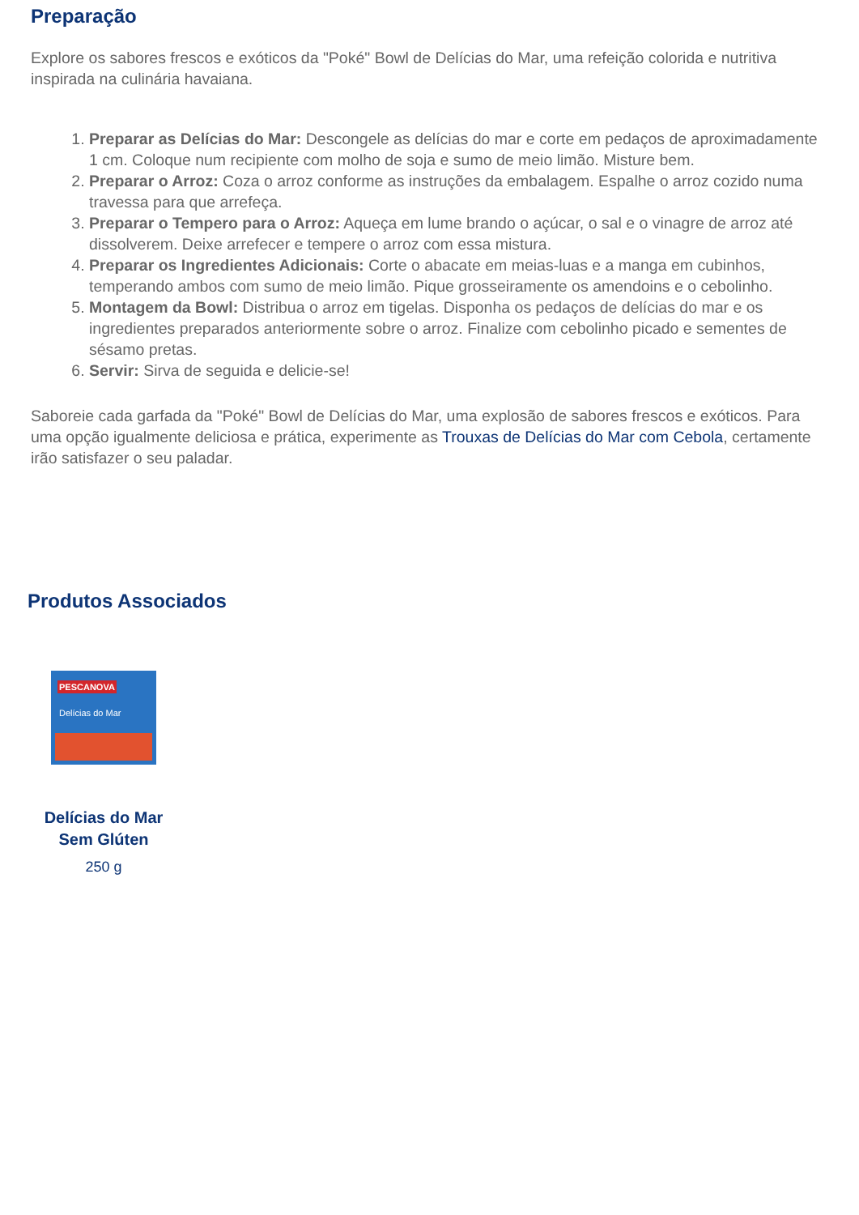Preparação
Explore os sabores frescos e exóticos da "Poké" Bowl de Delícias do Mar, uma refeição colorida e nutritiva inspirada na culinária havaiana.
1. Preparar as Delícias do Mar: Descongele as delícias do mar e corte em pedaços de aproximadamente 1 cm. Coloque num recipiente com molho de soja e sumo de meio limão. Misture bem.
2. Preparar o Arroz: Coza o arroz conforme as instruções da embalagem. Espalhe o arroz cozido numa travessa para que arrefeça.
3. Preparar o Tempero para o Arroz: Aqueça em lume brando o açúcar, o sal e o vinagre de arroz até dissolverem. Deixe arrefecer e tempere o arroz com essa mistura.
4. Preparar os Ingredientes Adicionais: Corte o abacate em meias-luas e a manga em cubinhos, temperando ambos com sumo de meio limão. Pique grosseiramente os amendoins e o cebolinho.
5. Montagem da Bowl: Distribua o arroz em tigelas. Disponha os pedaços de delícias do mar e os ingredientes preparados anteriormente sobre o arroz. Finalize com cebolinho picado e sementes de sésamo pretas.
6. Servir: Sirva de seguida e delicie-se!
Saboreie cada garfada da "Poké" Bowl de Delícias do Mar, uma explosão de sabores frescos e exóticos. Para uma opção igualmente deliciosa e prática, experimente as Trouxas de Delícias do Mar com Cebola, certamente irão satisfazer o seu paladar.
Produtos Associados
PESCANOVA
Delícias do Mar
Delícias do Mar
Sem Glúten
250 g